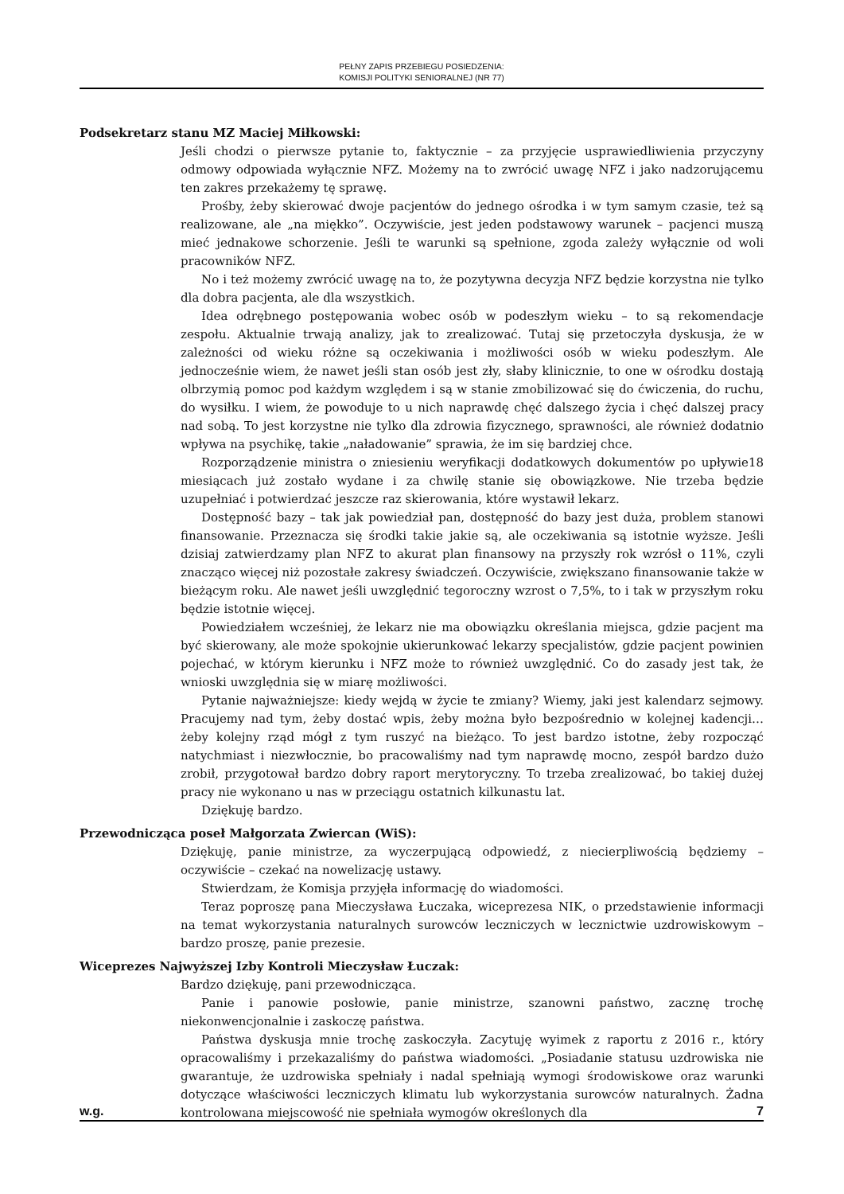PEŁNY ZAPIS PRZEBIEGU POSIEDZENIA:
KOMISJI POLITYKI SENIORALNEJ (NR 77)
Podsekretarz stanu MZ Maciej Miłkowski:
Jeśli chodzi o pierwsze pytanie to, faktycznie – za przyjęcie usprawiedliwienia przyczyny odmowy odpowiada wyłącznie NFZ. Możemy na to zwrócić uwagę NFZ i jako nadzorującemu ten zakres przekażemy tę sprawę.
Prośby, żeby skierować dwoje pacjentów do jednego ośrodka i w tym samym czasie, też są realizowane, ale „na miękko”. Oczywiście, jest jeden podstawowy warunek – pacjenci muszą mieć jednakowe schorzenie. Jeśli te warunki są spełnione, zgoda zależy wyłącznie od woli pracowników NFZ.
No i też możemy zwrócić uwagę na to, że pozytywna decyzja NFZ będzie korzystna nie tylko dla dobra pacjenta, ale dla wszystkich.
Idea odrębnego postępowania wobec osób w podeszłym wieku – to są rekomendacje zespołu. Aktualnie trwają analizy, jak to zrealizować. Tutaj się przetoczyła dyskusja, że w zależności od wieku różne są oczekiwania i możliwości osób w wieku podeszłym. Ale jednocześnie wiem, że nawet jeśli stan osób jest zły, słaby klinicznie, to one w ośrodku dostają olbrzymią pomoc pod każdym względem i są w stanie zmobilizować się do ćwiczenia, do ruchu, do wysiłku. I wiem, że powoduje to u nich naprawdę chęć dalszego życia i chęć dalszej pracy nad sobą. To jest korzystne nie tylko dla zdrowia fizycznego, sprawności, ale również dodatnio wpływa na psychikę, takie „naładowanie” sprawia, że im się bardziej chce.
Rozporządzenie ministra o zniesieniu weryfikacji dodatkowych dokumentów po upływie18 miesiącach już zostało wydane i za chwilę stanie się obowiązkowe. Nie trzeba będzie uzupełniać i potwierdzać jeszcze raz skierowania, które wystawił lekarz.
Dostępność bazy – tak jak powiedział pan, dostępność do bazy jest duża, problem stanowi finansowanie. Przeznacza się środki takie jakie są, ale oczekiwania są istotnie wyższe. Jeśli dzisiaj zatwierdzamy plan NFZ to akurat plan finansowy na przyszły rok wzrósł o 11%, czyli znacząco więcej niż pozostałe zakresy świadczeń. Oczywiście, zwiększano finansowanie także w bieżącym roku. Ale nawet jeśli uwzględnić tegoroczny wzrost o 7,5%, to i tak w przyszłym roku będzie istotnie więcej.
Powiedziałem wcześniej, że lekarz nie ma obowiązku określania miejsca, gdzie pacjent ma być skierowany, ale może spokojnie ukierunkować lekarzy specjalistów, gdzie pacjent powinien pojechać, w którym kierunku i NFZ może to również uwzględnić. Co do zasady jest tak, że wnioski uwzględnia się w miarę możliwości.
Pytanie najważniejsze: kiedy wejdą w życie te zmiany? Wiemy, jaki jest kalendarz sejmowy. Pracujemy nad tym, żeby dostać wpis, żeby można było bezpośrednio w kolejnej kadencji… żeby kolejny rząd mógł z tym ruszyć na bieżąco. To jest bardzo istotne, żeby rozpocząć natychmiast i niezwłocznie, bo pracowaliśmy nad tym naprawdę mocno, zespół bardzo dużo zrobił, przygotował bardzo dobry raport merytoryczny. To trzeba zrealizować, bo takiej dużej pracy nie wykonano u nas w przeciągu ostatnich kilkunastu lat.
Dziękuję bardzo.
Przewodnicząca poseł Małgorzata Zwiercan (WiS):
Dziękuję, panie ministrze, za wyczerpującą odpowiedź, z niecierpliwością będziemy – oczywiście – czekać na nowelizację ustawy.
Stwierdzam, że Komisja przyjęła informację do wiadomości.
Teraz poproszę pana Mieczysława Łuczaka, wiceprezesa NIK, o przedstawienie informacji na temat wykorzystania naturalnych surowców leczniczych w lecznictwie uzdrowiskowym – bardzo proszę, panie prezesie.
Wiceprezes Najwyższej Izby Kontroli Mieczysław Łuczak:
Bardzo dziękuję, pani przewodnicząca.
Panie i panowie posłowie, panie ministrze, szanowni państwo, zacznę trochę niekonwencjonalnie i zaskoczę państwa.
Państwa dyskusja mnie trochę zaskoczyła. Zacytuję wyimek z raportu z 2016 r., który opracowaliśmy i przekazaliśmy do państwa wiadomości. „Posiadanie statusu uzdrowiska nie gwarantuje, że uzdrowiska spełniały i nadal spełniają wymogi środowiskowe oraz warunki dotyczące właściwości leczniczych klimatu lub wykorzystania surowców naturalnych. Żadna kontrolowana miejscowość nie spełniała wymogów określonych dla
w.g. 7